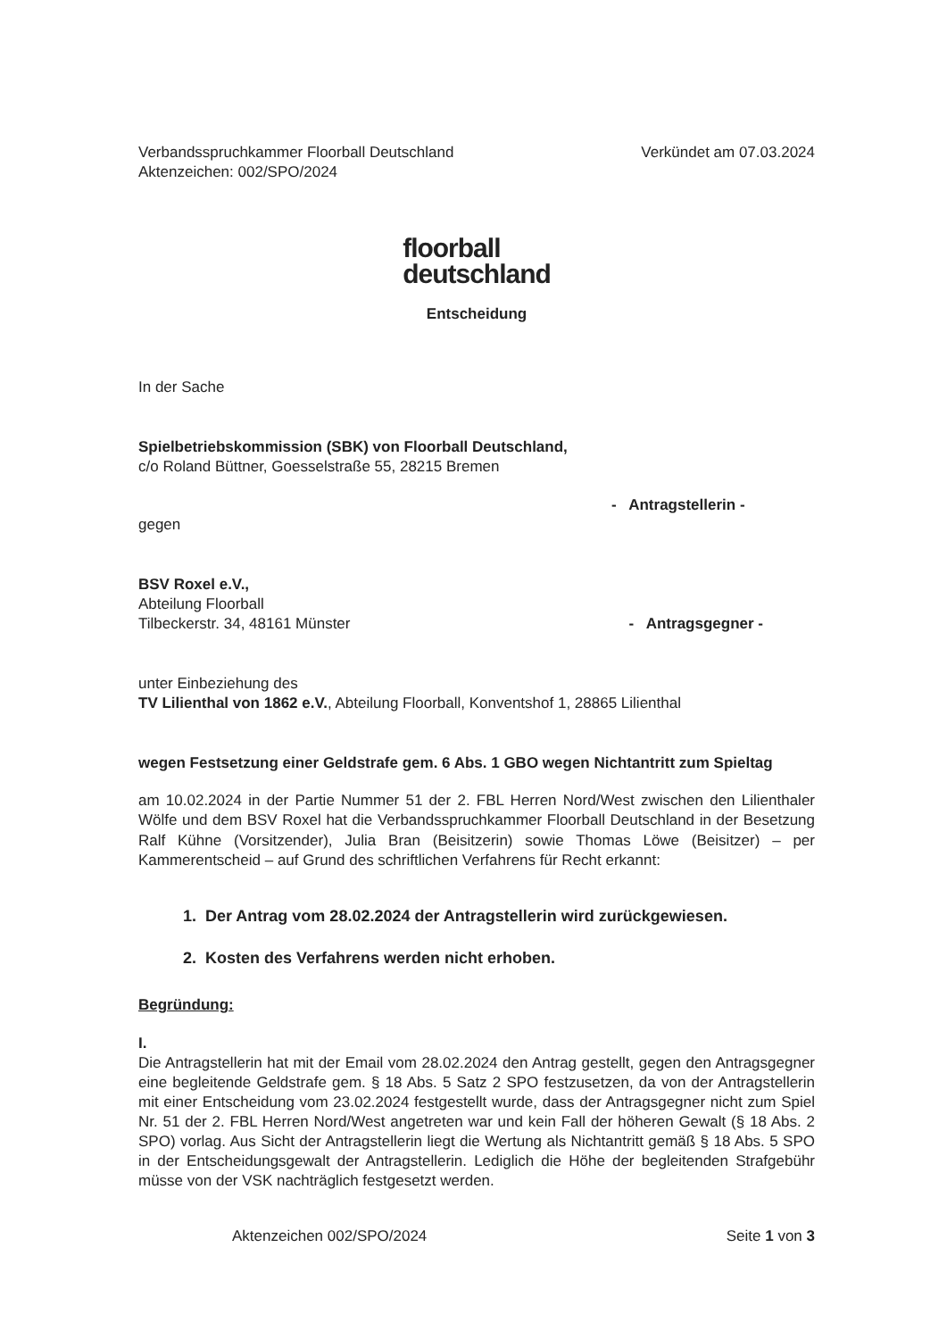Verbandsspruchkammer Floorball Deutschland
Aktenzeichen: 002/SPO/2024
Verkündet am 07.03.2024
floorball
deutschland
Entscheidung
In der Sache
Spielbetriebskommission (SBK) von Floorball Deutschland,
c/o Roland Büttner, Goesselstraße 55, 28215 Bremen
- Antragstellerin -
gegen
BSV Roxel e.V.,
Abteilung Floorball
Tilbeckerstr. 34, 48161 Münster - Antragsgegner -
unter Einbeziehung des
TV Lilienthal von 1862 e.V., Abteilung Floorball, Konventshof 1, 28865 Lilienthal
wegen Festsetzung einer Geldstrafe gem. 6 Abs. 1 GBO wegen Nichtantritt zum Spieltag
am 10.02.2024 in der Partie Nummer 51 der 2. FBL Herren Nord/West zwischen den Lilienthaler Wölfe und dem BSV Roxel hat die Verbandsspruchkammer Floorball Deutschland in der Besetzung Ralf Kühne (Vorsitzender), Julia Bran (Beisitzerin) sowie Thomas Löwe (Beisitzer) – per Kammerentscheid – auf Grund des schriftlichen Verfahrens für Recht erkannt:
1. Der Antrag vom 28.02.2024 der Antragstellerin wird zurückgewiesen.
2. Kosten des Verfahrens werden nicht erhoben.
Begründung:
I.
Die Antragstellerin hat mit der Email vom 28.02.2024 den Antrag gestellt, gegen den Antragsgegner eine begleitende Geldstrafe gem. § 18 Abs. 5 Satz 2 SPO festzusetzen, da von der Antragstellerin mit einer Entscheidung vom 23.02.2024 festgestellt wurde, dass der Antragsgegner nicht zum Spiel Nr. 51 der 2. FBL Herren Nord/West angetreten war und kein Fall der höheren Gewalt (§ 18 Abs. 2 SPO) vorlag. Aus Sicht der Antragstellerin liegt die Wertung als Nichtantritt gemäß § 18 Abs. 5 SPO in der Entscheidungsgewalt der Antragstellerin. Lediglich die Höhe der begleitenden Strafgebühr müsse von der VSK nachträglich festgesetzt werden.
Aktenzeichen 002/SPO/2024 Seite 1 von 3